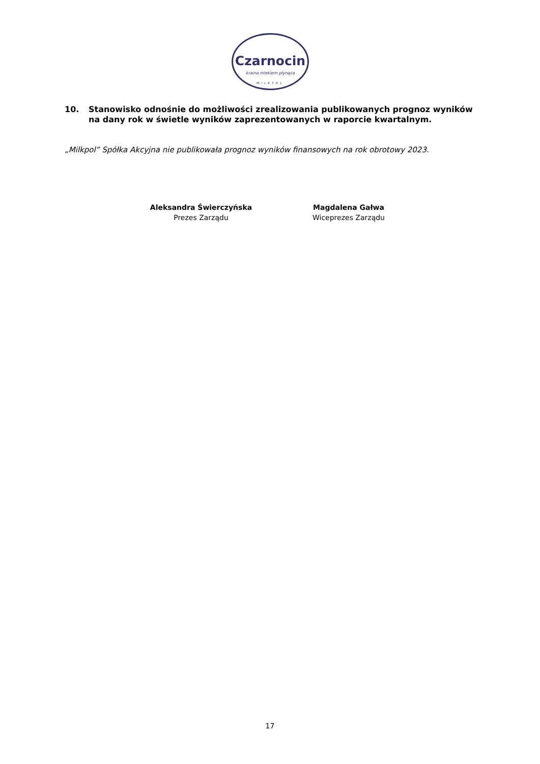Czarnocin
kraina mlekiem płynąca
MILKPOL
10. Stanowisko odnośnie do możliwości zrealizowania publikowanych prognoz wyników na dany rok w świetle wyników zaprezentowanych w raporcie kwartalnym.
„Milkpol” Spółka Akcyjna nie publikowała prognoz wyników finansowych na rok obrotowy 2023.
Aleksandra Świerczyńska
Prezes Zarządu
Magdalena Gałwa
Wiceprezes Zarządu
17